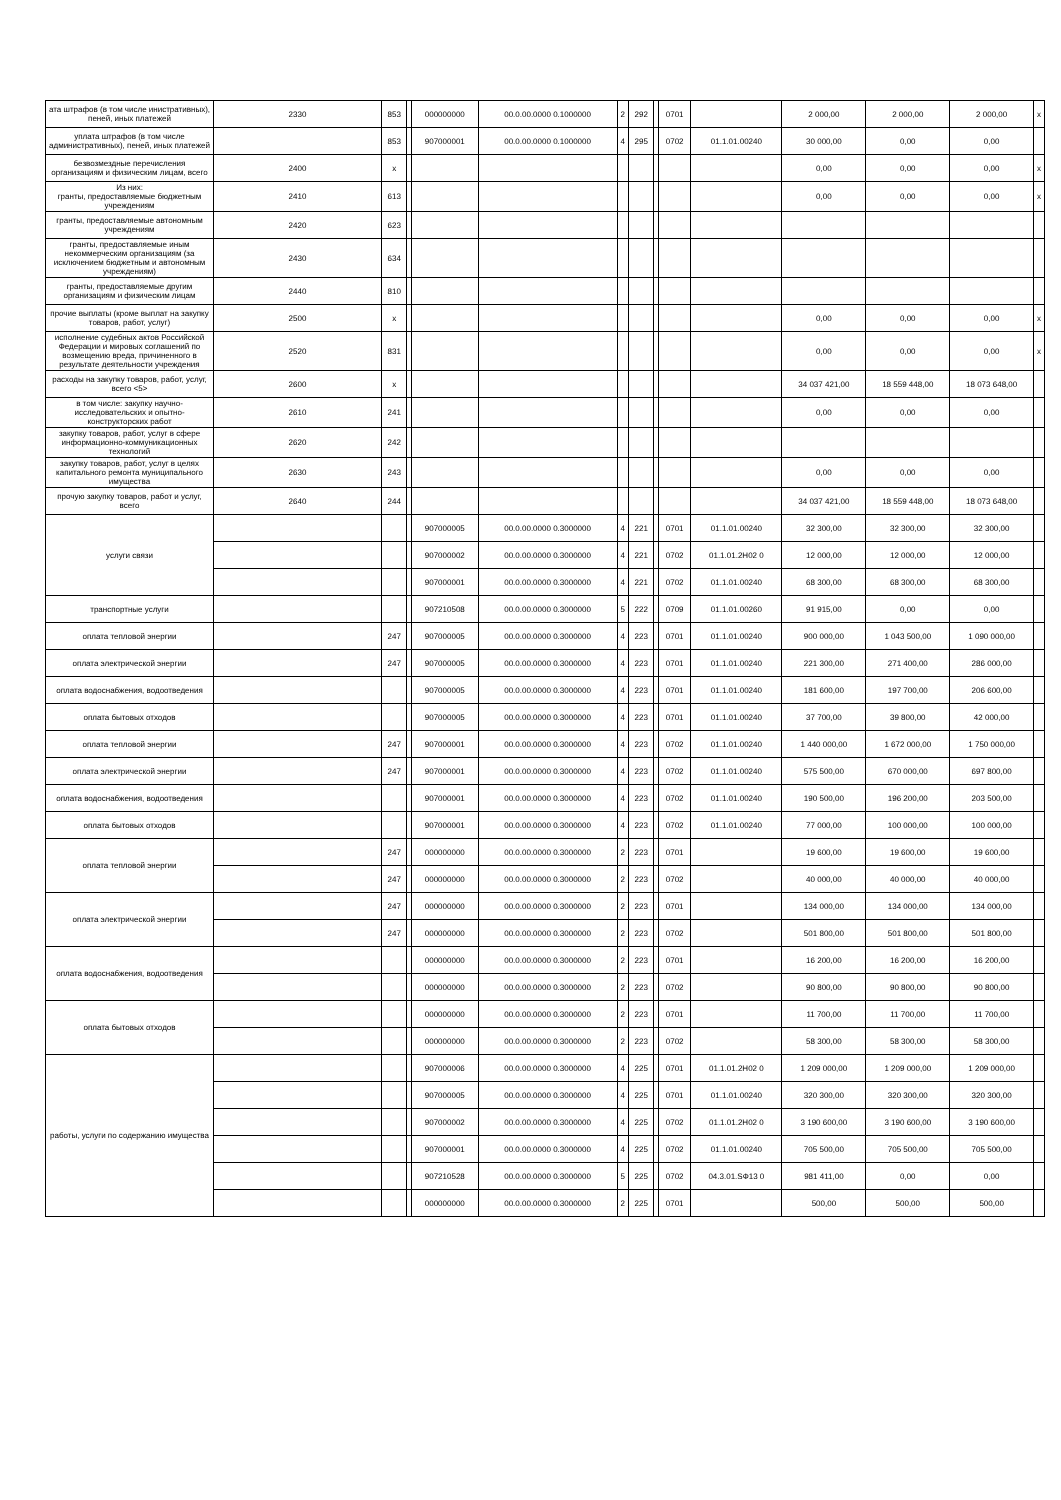| ата штрафов (в том числе инистративных), пеней, иных платежей | 2330 | 853 | | 000000000 | 00.0.00.0000 0.1000000 | 2 | 292 | | 0701 | | 2 000,00 | 2 000,00 | 2 000,00 | х |
| уплата штрафов (в том числе административных), пеней, иных платежей | | 853 | | 907000001 | 00.0.00.0000 0.1000000 | 4 | 295 | | 0702 | 01.1.01.00240 | 30 000,00 | 0,00 | 0,00 | |
| безвозмездные перечисления организациям и физическим лицам, всего | 2400 | х | | | | | | | | | 0,00 | 0,00 | 0,00 | х |
| Из них: гранты, предоставляемые бюджетным учреждениям | 2410 | 613 | | | | | | | | | 0,00 | 0,00 | 0,00 | х |
| гранты, предоставляемые автономным учреждениям | 2420 | 623 | | | | | | | | | | | | |
| гранты, предоставляемые иным некоммерческим организациям (за исключением бюджетным и автономным учреждениям) | 2430 | 634 | | | | | | | | | | | | |
| гранты, предоставляемые другим организациям и физическим лицам | 2440 | 810 | | | | | | | | | | | | |
| прочие выплаты (кроме выплат на закупку товаров, работ, услуг) | 2500 | х | | | | | | | | | 0,00 | 0,00 | 0,00 | х |
| исполнение судебных актов Российской Федерации и мировых соглашений по возмещению вреда, причиненного в результате деятельности учреждения | 2520 | 831 | | | | | | | | | 0,00 | 0,00 | 0,00 | х |
| расходы на закупку товаров, работ, услуг, всего <5> | 2600 | х | | | | | | | | | 34 037 421,00 | 18 559 448,00 | 18 073 648,00 | |
| в том числе: закупку научно-исследовательских и опытно-конструкторских работ | 2610 | 241 | | | | | | | | | 0,00 | 0,00 | 0,00 | |
| закупку товаров, работ, услуг в сфере информационно-коммуникационных технологий | 2620 | 242 | | | | | | | | | | | | |
| закупку товаров, работ, услуг в целях капитального ремонта муниципального имущества | 2630 | 243 | | | | | | | | | 0,00 | 0,00 | 0,00 | |
| прочую закупку товаров, работ и услуг, всего | 2640 | 244 | | | | | | | | | 34 037 421,00 | 18 559 448,00 | 18 073 648,00 | |
| услуги связи | | | | 907000005 | 00.0.00.0000 0.3000000 | 4 | 221 | | 0701 | 01.1.01.00240 | 32 300,00 | 32 300,00 | 32 300,00 | |
| | | | | 907000002 | 00.0.00.0000 0.3000000 | 4 | 221 | | 0702 | 01.1.01.2Н02 0 | 12 000,00 | 12 000,00 | 12 000,00 | |
| | | | | 907000001 | 00.0.00.0000 0.3000000 | 4 | 221 | | 0702 | 01.1.01.00240 | 68 300,00 | 68 300,00 | 68 300,00 | |
| транспортные услуги | | | | 907210508 | 00.0.00.0000 0.3000000 | 5 | 222 | | 0709 | 01.1.01.00260 | 91 915,00 | 0,00 | 0,00 | |
| оплата тепловой энергии | | 247 | | 907000005 | 00.0.00.0000 0.3000000 | 4 | 223 | | 0701 | 01.1.01.00240 | 900 000,00 | 1 043 500,00 | 1 090 000,00 | |
| оплата электрической энергии | | 247 | | 907000005 | 00.0.00.0000 0.3000000 | 4 | 223 | | 0701 | 01.1.01.00240 | 221 300,00 | 271 400,00 | 286 000,00 | |
| оплата водоснабжения, водоотведения | | | | 907000005 | 00.0.00.0000 0.3000000 | 4 | 223 | | 0701 | 01.1.01.00240 | 181 600,00 | 197 700,00 | 206 600,00 | |
| оплата бытовых отходов | | | | 907000005 | 00.0.00.0000 0.3000000 | 4 | 223 | | 0701 | 01.1.01.00240 | 37 700,00 | 39 800,00 | 42 000,00 | |
| оплата тепловой энергии | | 247 | | 907000001 | 00.0.00.0000 0.3000000 | 4 | 223 | | 0702 | 01.1.01.00240 | 1 440 000,00 | 1 672 000,00 | 1 750 000,00 | |
| оплата электрической энергии | | 247 | | 907000001 | 00.0.00.0000 0.3000000 | 4 | 223 | | 0702 | 01.1.01.00240 | 575 500,00 | 670 000,00 | 697 800,00 | |
| оплата водоснабжения, водоотведения | | | | 907000001 | 00.0.00.0000 0.3000000 | 4 | 223 | | 0702 | 01.1.01.00240 | 190 500,00 | 196 200,00 | 203 500,00 | |
| оплата бытовых отходов | | | | 907000001 | 00.0.00.0000 0.3000000 | 4 | 223 | | 0702 | 01.1.01.00240 | 77 000,00 | 100 000,00 | 100 000,00 | |
| оплата тепловой энергии | | 247 | | 000000000 | 00.0.00.0000 0.3000000 | 2 | 223 | | 0701 | | 19 600,00 | 19 600,00 | 19 600,00 | |
| | | 247 | | 000000000 | 00.0.00.0000 0.3000000 | 2 | 223 | | 0702 | | 40 000,00 | 40 000,00 | 40 000,00 | |
| оплата электрической энергии | | 247 | | 000000000 | 00.0.00.0000 0.3000000 | 2 | 223 | | 0701 | | 134 000,00 | 134 000,00 | 134 000,00 | |
| | | 247 | | 000000000 | 00.0.00.0000 0.3000000 | 2 | 223 | | 0702 | | 501 800,00 | 501 800,00 | 501 800,00 | |
| оплата водоснабжения, водоотведения | | | | 000000000 | 00.0.00.0000 0.3000000 | 2 | 223 | | 0701 | | 16 200,00 | 16 200,00 | 16 200,00 | |
| | | | | 000000000 | 00.0.00.0000 0.3000000 | 2 | 223 | | 0702 | | 90 800,00 | 90 800,00 | 90 800,00 | |
| оплата бытовых отходов | | | | 000000000 | 00.0.00.0000 0.3000000 | 2 | 223 | | 0701 | | 11 700,00 | 11 700,00 | 11 700,00 | |
| | | | | 000000000 | 00.0.00.0000 0.3000000 | 2 | 223 | | 0702 | | 58 300,00 | 58 300,00 | 58 300,00 | |
| работы, услуги по содержанию имущества | | | | 907000006 | 00.0.00.0000 0.3000000 | 4 | 225 | | 0701 | 01.1.01.2Н02 0 | 1 209 000,00 | 1 209 000,00 | 1 209 000,00 | |
| | | | | 907000005 | 00.0.00.0000 0.3000000 | 4 | 225 | | 0701 | 01.1.01.00240 | 320 300,00 | 320 300,00 | 320 300,00 | |
| | | | | 907000002 | 00.0.00.0000 0.3000000 | 4 | 225 | | 0702 | 01.1.01.2Н02 0 | 3 190 600,00 | 3 190 600,00 | 3 190 600,00 | |
| | | | | 907000001 | 00.0.00.0000 0.3000000 | 4 | 225 | | 0702 | 01.1.01.00240 | 705 500,00 | 705 500,00 | 705 500,00 | |
| | | | | 907210528 | 00.0.00.0000 0.3000000 | 5 | 225 | | 0702 | 04.3.01.SФ13 0 | 981 411,00 | 0,00 | 0,00 | |
| | | | | 000000000 | 00.0.00.0000 0.3000000 | 2 | 225 | | 0701 | | 500,00 | 500,00 | 500,00 | |